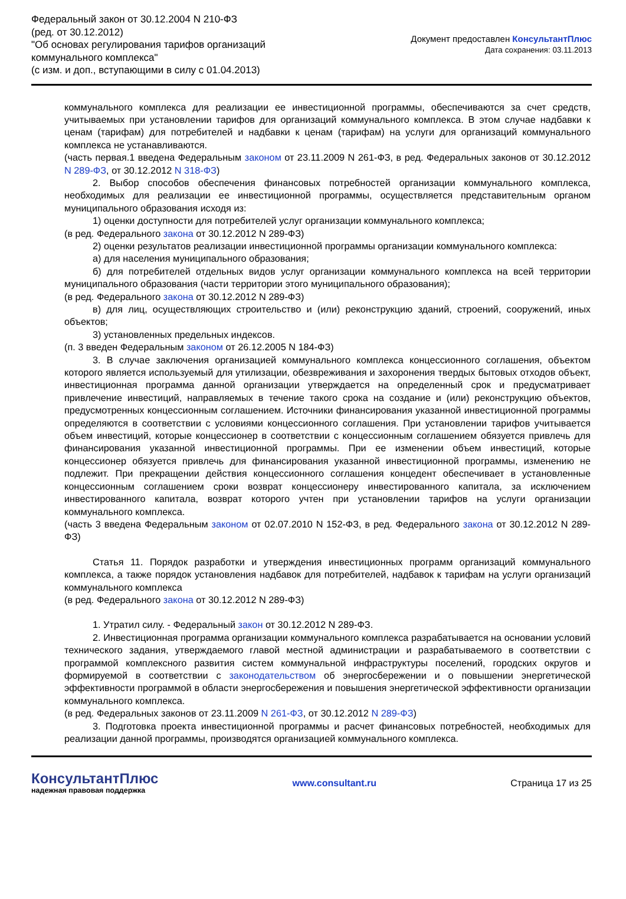Федеральный закон от 30.12.2004 N 210-ФЗ
(ред. от 30.12.2012)
"Об основах регулирования тарифов организаций
коммунального комплекса"
(с изм. и доп., вступающими в силу с 01.04.2013)
Документ предоставлен КонсультантПлюс
Дата сохранения: 03.11.2013
коммунального комплекса для реализации ее инвестиционной программы, обеспечиваются за счет средств, учитываемых при установлении тарифов для организаций коммунального комплекса. В этом случае надбавки к ценам (тарифам) для потребителей и надбавки к ценам (тарифам) на услуги для организаций коммунального комплекса не устанавливаются.
(часть первая.1 введена Федеральным законом от 23.11.2009 N 261-ФЗ, в ред. Федеральных законов от 30.12.2012 N 289-ФЗ, от 30.12.2012 N 318-ФЗ)
2. Выбор способов обеспечения финансовых потребностей организации коммунального комплекса, необходимых для реализации ее инвестиционной программы, осуществляется представительным органом муниципального образования исходя из:
1) оценки доступности для потребителей услуг организации коммунального комплекса;
(в ред. Федерального закона от 30.12.2012 N 289-ФЗ)
2) оценки результатов реализации инвестиционной программы организации коммунального комплекса:
а) для населения муниципального образования;
б) для потребителей отдельных видов услуг организации коммунального комплекса на всей территории муниципального образования (части территории этого муниципального образования);
(в ред. Федерального закона от 30.12.2012 N 289-ФЗ)
в) для лиц, осуществляющих строительство и (или) реконструкцию зданий, строений, сооружений, иных объектов;
3) установленных предельных индексов.
(п. 3 введен Федеральным законом от 26.12.2005 N 184-ФЗ)
3. В случае заключения организацией коммунального комплекса концессионного соглашения, объектом которого является используемый для утилизации, обезвреживания и захоронения твердых бытовых отходов объект, инвестиционная программа данной организации утверждается на определенный срок и предусматривает привлечение инвестиций, направляемых в течение такого срока на создание и (или) реконструкцию объектов, предусмотренных концессионным соглашением. Источники финансирования указанной инвестиционной программы определяются в соответствии с условиями концессионного соглашения. При установлении тарифов учитывается объем инвестиций, которые концессионер в соответствии с концессионным соглашением обязуется привлечь для финансирования указанной инвестиционной программы. При ее изменении объем инвестиций, которые концессионер обязуется привлечь для финансирования указанной инвестиционной программы, изменению не подлежит. При прекращении действия концессионного соглашения концедент обеспечивает в установленные концессионным соглашением сроки возврат концессионеру инвестированного капитала, за исключением инвестированного капитала, возврат которого учтен при установлении тарифов на услуги организации коммунального комплекса.
(часть 3 введена Федеральным законом от 02.07.2010 N 152-ФЗ, в ред. Федерального закона от 30.12.2012 N 289-ФЗ)
Статья 11. Порядок разработки и утверждения инвестиционных программ организаций коммунального комплекса, а также порядок установления надбавок для потребителей, надбавок к тарифам на услуги организаций коммунального комплекса
(в ред. Федерального закона от 30.12.2012 N 289-ФЗ)
1. Утратил силу. - Федеральный закон от 30.12.2012 N 289-ФЗ.
2. Инвестиционная программа организации коммунального комплекса разрабатывается на основании условий технического задания, утверждаемого главой местной администрации и разрабатываемого в соответствии с программой комплексного развития систем коммунальной инфраструктуры поселений, городских округов и формируемой в соответствии с законодательством об энергосбережении и о повышении энергетической эффективности программой в области энергосбережения и повышения энергетической эффективности организации коммунального комплекса.
(в ред. Федеральных законов от 23.11.2009 N 261-ФЗ, от 30.12.2012 N 289-ФЗ)
3. Подготовка проекта инвестиционной программы и расчет финансовых потребностей, необходимых для реализации данной программы, производятся организацией коммунального комплекса.
КонсультантПлюс
надежная правовая поддержка
www.consultant.ru Страница 17 из 25